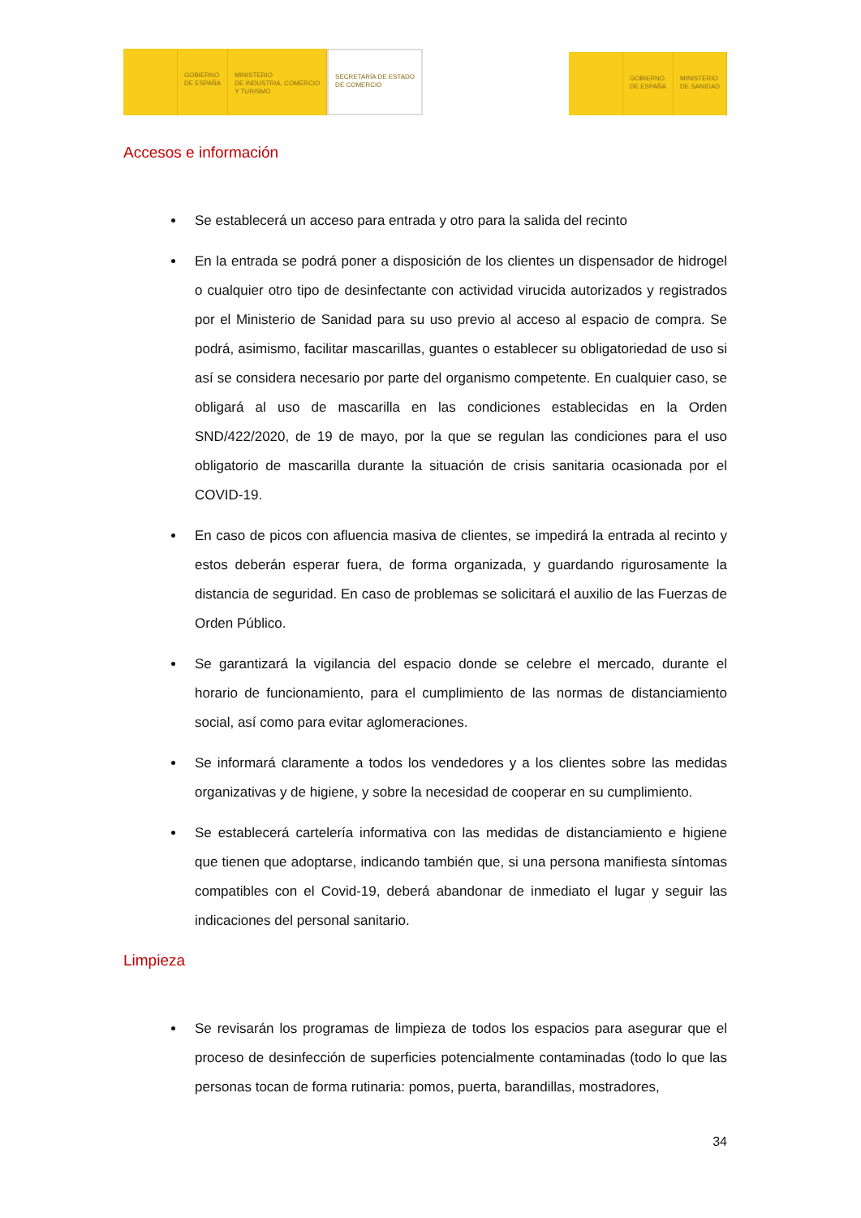GOBIERNO
DE ESPAÑA
MINISTERIO
DE INDUSTRIA, COMERCIO
Y TURISMO
SECRETARÍA DE ESTADO
DE COMERCIO
GOBIERNO
DE ESPAÑA
MINISTERIO
DE SANIDAD
Accesos e información
Se establecerá un acceso para entrada y otro para la salida del recinto
En la entrada se podrá poner a disposición de los clientes un dispensador de hidrogel o cualquier otro tipo de desinfectante con actividad virucida autorizados y registrados por el Ministerio de Sanidad para su uso previo al acceso al espacio de compra. Se podrá, asimismo, facilitar mascarillas, guantes o establecer su obligatoriedad de uso si así se considera necesario por parte del organismo competente. En cualquier caso, se obligará al uso de mascarilla en las condiciones establecidas en la Orden SND/422/2020, de 19 de mayo, por la que se regulan las condiciones para el uso obligatorio de mascarilla durante la situación de crisis sanitaria ocasionada por el COVID-19.
En caso de picos con afluencia masiva de clientes, se impedirá la entrada al recinto y estos deberán esperar fuera, de forma organizada, y guardando rigurosamente la distancia de seguridad. En caso de problemas se solicitará el auxilio de las Fuerzas de Orden Público.
Se garantizará la vigilancia del espacio donde se celebre el mercado, durante el horario de funcionamiento, para el cumplimiento de las normas de distanciamiento social, así como para evitar aglomeraciones.
Se informará claramente a todos los vendedores y a los clientes sobre las medidas organizativas y de higiene, y sobre la necesidad de cooperar en su cumplimiento.
Se establecerá cartelería informativa con las medidas de distanciamiento e higiene que tienen que adoptarse, indicando también que, si una persona manifiesta síntomas compatibles con el Covid-19, deberá abandonar de inmediato el lugar y seguir las indicaciones del personal sanitario.
Limpieza
Se revisarán los programas de limpieza de todos los espacios para asegurar que el proceso de desinfección de superficies potencialmente contaminadas (todo lo que las personas tocan de forma rutinaria: pomos, puerta, barandillas, mostradores,
34